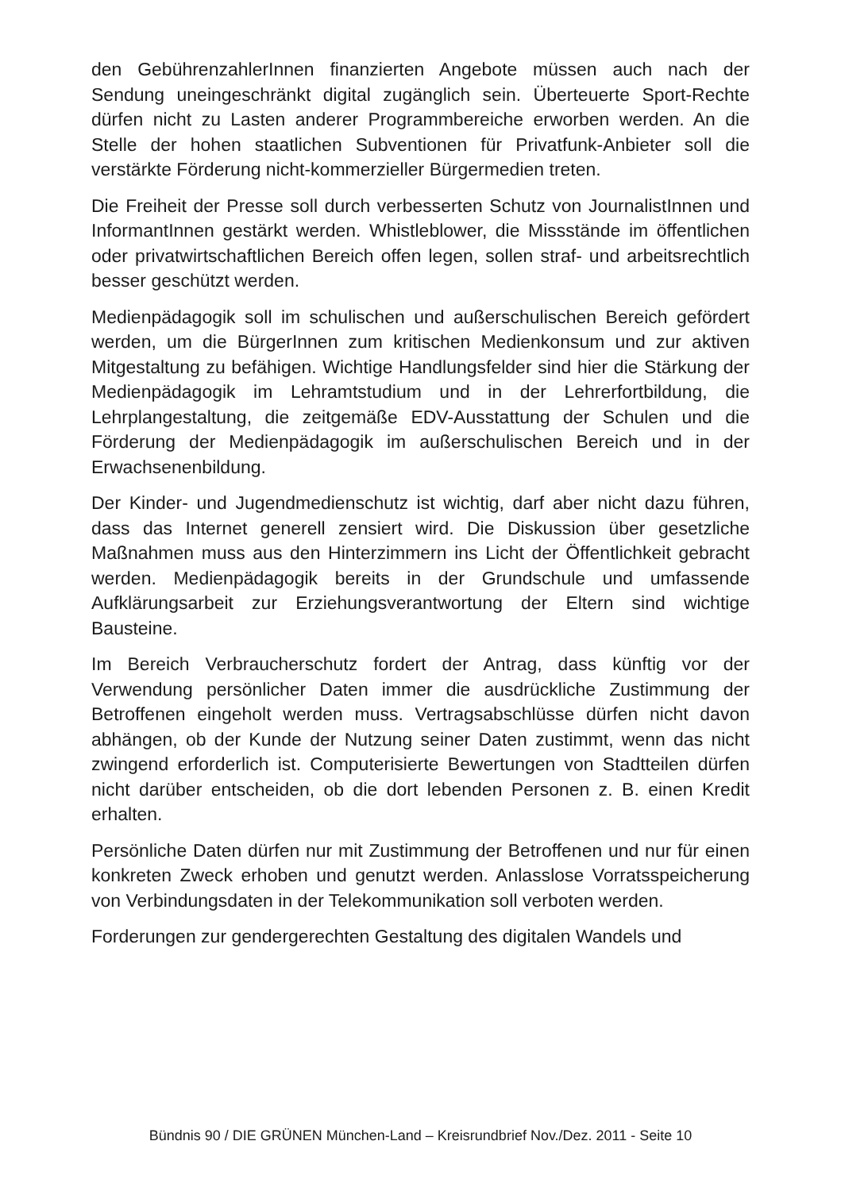den GebührenzahlerInnen finanzierten Angebote müssen auch nach der Sendung uneingeschränkt digital zugänglich sein. Überteuerte Sport-Rechte dürfen nicht zu Lasten anderer Programmbereiche erworben werden. An die Stelle der hohen staatlichen Subventionen für Privatfunk-Anbieter soll die verstärkte Förderung nicht-kommerzieller Bürgermedien treten.
Die Freiheit der Presse soll durch verbesserten Schutz von JournalistInnen und InformantInnen gestärkt werden. Whistleblower, die Missstände im öffentlichen oder privatwirtschaftlichen Bereich offen legen, sollen straf- und arbeitsrechtlich besser geschützt werden.
Medienpädagogik soll im schulischen und außerschulischen Bereich gefördert werden, um die BürgerInnen zum kritischen Medienkonsum und zur aktiven Mitgestaltung zu befähigen. Wichtige Handlungsfelder sind hier die Stärkung der Medienpädagogik im Lehramtstudium und in der Lehrerfortbildung, die Lehrplangestaltung, die zeitgemäße EDV-Ausstattung der Schulen und die Förderung der Medienpädagogik im außerschulischen Bereich und in der Erwachsenenbildung.
Der Kinder- und Jugendmedienschutz ist wichtig, darf aber nicht dazu führen, dass das Internet generell zensiert wird. Die Diskussion über gesetzliche Maßnahmen muss aus den Hinterzimmern ins Licht der Öffentlichkeit gebracht werden. Medienpädagogik bereits in der Grundschule und umfassende Aufklärungsarbeit zur Erziehungsverantwortung der Eltern sind wichtige Bausteine.
Im Bereich Verbraucherschutz fordert der Antrag, dass künftig vor der Verwendung persönlicher Daten immer die ausdrückliche Zustimmung der Betroffenen eingeholt werden muss. Vertragsabschlüsse dürfen nicht davon abhängen, ob der Kunde der Nutzung seiner Daten zustimmt, wenn das nicht zwingend erforderlich ist. Computerisierte Bewertungen von Stadtteilen dürfen nicht darüber entscheiden, ob die dort lebenden Personen z. B. einen Kredit erhalten.
Persönliche Daten dürfen nur mit Zustimmung der Betroffenen und nur für einen konkreten Zweck erhoben und genutzt werden. Anlasslose Vorratsspeicherung von Verbindungsdaten in der Telekommunikation soll verboten werden.
Forderungen zur gendergerechten Gestaltung des digitalen Wandels und
Bündnis 90 / DIE GRÜNEN München-Land – Kreisrundbrief Nov./Dez. 2011 - Seite 10